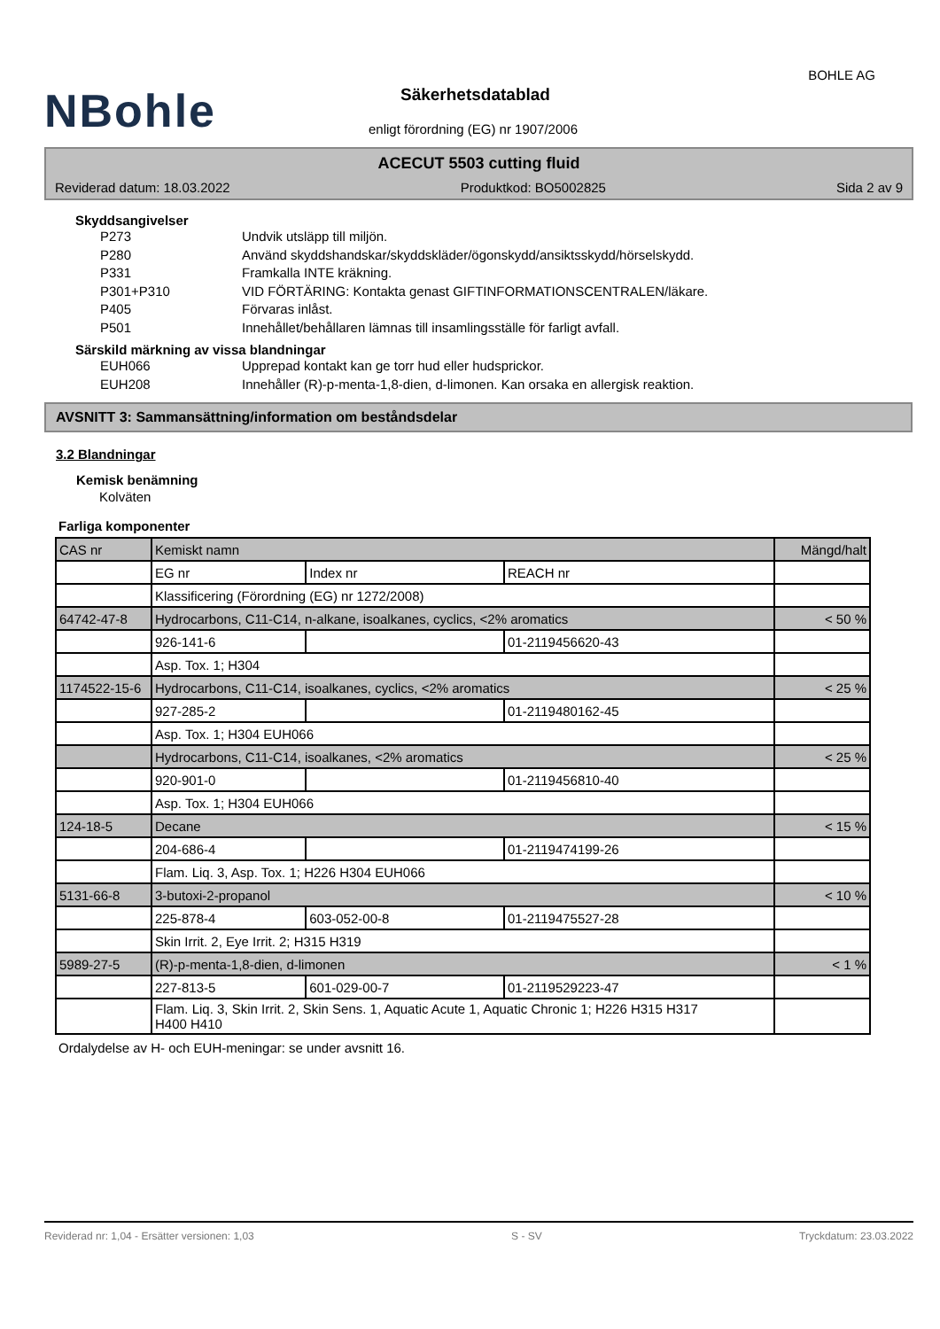NBohle
BOHLE AG
Säkerhetsdatablad
enligt förordning (EG) nr 1907/2006
ACECUT 5503 cutting fluid
Reviderad datum: 18.03.2022 Produktkod: BO5002825 Sida 2 av 9
Skyddsangivelser
P273 Undvik utsläpp till miljön.
P280 Använd skyddshandskar/skyddskläder/ögonskydd/ansiktsskydd/hörselskydd.
P331 Framkalla INTE kräkning.
P301+P310 VID FÖRTÄRING: Kontakta genast GIFTINFORMATIONSCENTRALEN/läkare.
P405 Förvaras inlåst.
P501 Innehållet/behållaren lämnas till insamlingsställe för farligt avfall.
Särskild märkning av vissa blandningar
EUH066 Upprepad kontakt kan ge torr hud eller hudsprickor.
EUH208 Innehåller (R)-p-menta-1,8-dien, d-limonen. Kan orsaka en allergisk reaktion.
AVSNITT 3: Sammansättning/information om beståndsdelar
3.2 Blandningar
Kemisk benämning
Kolväten
Farliga komponenter
| CAS nr | Kemiskt namn | | | Mängd/halt |
| | EG nr | Index nr | REACH nr | |
| | Klassificering (Förordning (EG) nr 1272/2008) | | | |
| 64742-47-8 | Hydrocarbons, C11-C14, n-alkane, isoalkanes, cyclics, <2% aromatics | | | < 50 % |
| | 926-141-6 | | 01-2119456620-43 | |
| | Asp. Tox. 1; H304 | | | |
| 1174522-15-6 | Hydrocarbons, C11-C14, isoalkanes, cyclics, <2% aromatics | | | < 25 % |
| | 927-285-2 | | 01-2119480162-45 | |
| | Asp. Tox. 1; H304 EUH066 | | | |
| | Hydrocarbons, C11-C14, isoalkanes, <2% aromatics | | | < 25 % |
| | 920-901-0 | | 01-2119456810-40 | |
| | Asp. Tox. 1; H304 EUH066 | | | |
| 124-18-5 | Decane | | | < 15 % |
| | 204-686-4 | | 01-2119474199-26 | |
| | Flam. Liq. 3, Asp. Tox. 1; H226 H304 EUH066 | | | |
| 5131-66-8 | 3-butoxi-2-propanol | | | < 10 % |
| | 225-878-4 | 603-052-00-8 | 01-2119475527-28 | |
| | Skin Irrit. 2, Eye Irrit. 2; H315 H319 | | | |
| 5989-27-5 | (R)-p-menta-1,8-dien, d-limonen | | | < 1 % |
| | 227-813-5 | 601-029-00-7 | 01-2119529223-47 | |
| | Flam. Liq. 3, Skin Irrit. 2, Skin Sens. 1, Aquatic Acute 1, Aquatic Chronic 1; H226 H315 H317 H400 H410 | | | |
Ordalydelse av H- och EUH-meningar: se under avsnitt 16.
Reviderad nr: 1,04 - Ersätter versionen: 1,03 S - SV Tryckdatum: 23.03.2022